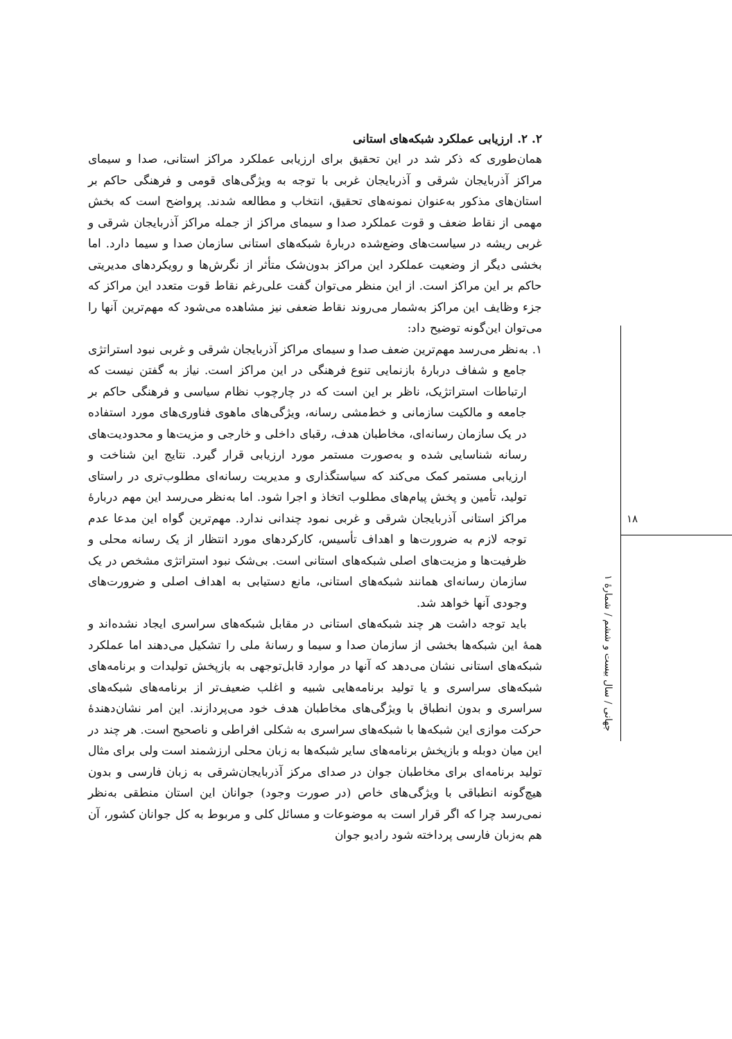۲. ۲. ارزیابی عملکرد شبکه‌های استانی
همان‌طوری که ذکر شد در این تحقیق برای ارزیابی عملکرد مراکز استانی، صدا و سیمای مراکز آذربایجان شرقی و آذربایجان غربی با توجه به ویژگی‌های قومی و فرهنگی حاکم بر استان‌های مذکور به‌عنوان نمونه‌های تحقیق، انتخاب و مطالعه شدند. پرواضح است که بخش مهمی از نقاط ضعف و قوت عملکرد صدا و سیمای مراکز از جمله مراکز آذربایجان شرقی و غربی ریشه در سیاست‌های وضع‌شده دربارهٔ شبکه‌های استانی سازمان صدا و سیما دارد. اما بخشی دیگر از وضعیت عملکرد این مراکز بدون‌شک متأثر از نگرش‌ها و رویکردهای مدیریتی حاکم بر این مراکز است. از این منظر می‌توان گفت علی‌رغم نقاط قوت متعدد این مراکز که جزء وظایف این مراکز به‌شمار می‌روند نقاط ضعفی نیز مشاهده می‌شود که مهم‌ترین آنها را می‌توان این‌گونه توضیح داد:
۱. به‌نظر می‌رسد مهم‌ترین ضعف صدا و سیمای مراکز آذربایجان شرقی و غربی نبود استراتژی جامع و شفاف دربارهٔ بازنمایی تنوع فرهنگی در این مراکز است. نیاز به گفتن نیست که ارتباطات استراتژیک، ناظر بر این است که در چارچوب نظام سیاسی و فرهنگی حاکم بر جامعه و مالکیت سازمانی و خط‌مشی رسانه، ویژگی‌های ماهوی فناوری‌های مورد استفاده در یک سازمان رسانه‌ای، مخاطبان هدف، رقبای داخلی و خارجی و مزیت‌ها و محدودیت‌های رسانه شناسایی شده و به‌صورت مستمر مورد ارزیابی قرار گیرد. نتایج این شناخت و ارزیابی مستمر کمک می‌کند که سیاستگذاری و مدیریت رسانه‌ای مطلوب‌تری در راستای تولید، تأمین و پخش پیام‌های مطلوب اتخاذ و اجرا شود. اما به‌نظر می‌رسد این مهم دربارهٔ مراکز استانی آذربایجان شرقی و غربی نمود چندانی ندارد. مهم‌ترین گواه این مدعا عدم توجه لازم به ضرورت‌ها و اهداف تأسیس، کارکردهای مورد انتظار از یک رسانه محلی و ظرفیت‌ها و مزیت‌های اصلی شبکه‌های استانی است. بی‌شک نبود استراتژی مشخص در یک سازمان رسانه‌ای همانند شبکه‌های استانی، مانع دستیابی به اهداف اصلی و ضرورت‌های وجودی آنها خواهد شد.
باید توجه داشت هر چند شبکه‌های استانی در مقابل شبکه‌های سراسری ایجاد نشده‌اند و همهٔ این شبکه‌ها بخشی از سازمان صدا و سیما و رسانهٔ ملی را تشکیل می‌دهند اما عملکرد شبکه‌های استانی نشان می‌دهد که آنها در موارد قابل‌توجهی به بازپخش تولیدات و برنامه‌های شبکه‌های سراسری و یا تولید برنامه‌هایی شبیه و اغلب ضعیف‌تر از برنامه‌های شبکه‌های سراسری و بدون انطباق با ویژگی‌های مخاطبان هدف خود می‌پردازند. این امر نشان‌دهندهٔ حرکت موازی این شبکه‌ها با شبکه‌های سراسری به شکلی افراطی و ناصحیح است. هر چند در این میان دوبله و بازپخش برنامه‌های سایر شبکه‌ها به زبان محلی ارزشمند است ولی برای مثال تولید برنامه‌ای برای مخاطبان جوان در صدای مرکز آذربایجان‌شرقی به زبان فارسی و بدون هیچ‌گونه انطباقی با ویژگی‌های خاص (در صورت وجود) جوانان این استان منطقی به‌نظر نمی‌رسد چرا که اگر قرار است به موضوعات و مسائل کلی و مربوط به کل جوانان کشور، آن هم به‌زبان فارسی پرداخته شود رادیو جوان
۱۸
جهانی / سال بیست و ششم / شمارهٔ ۱